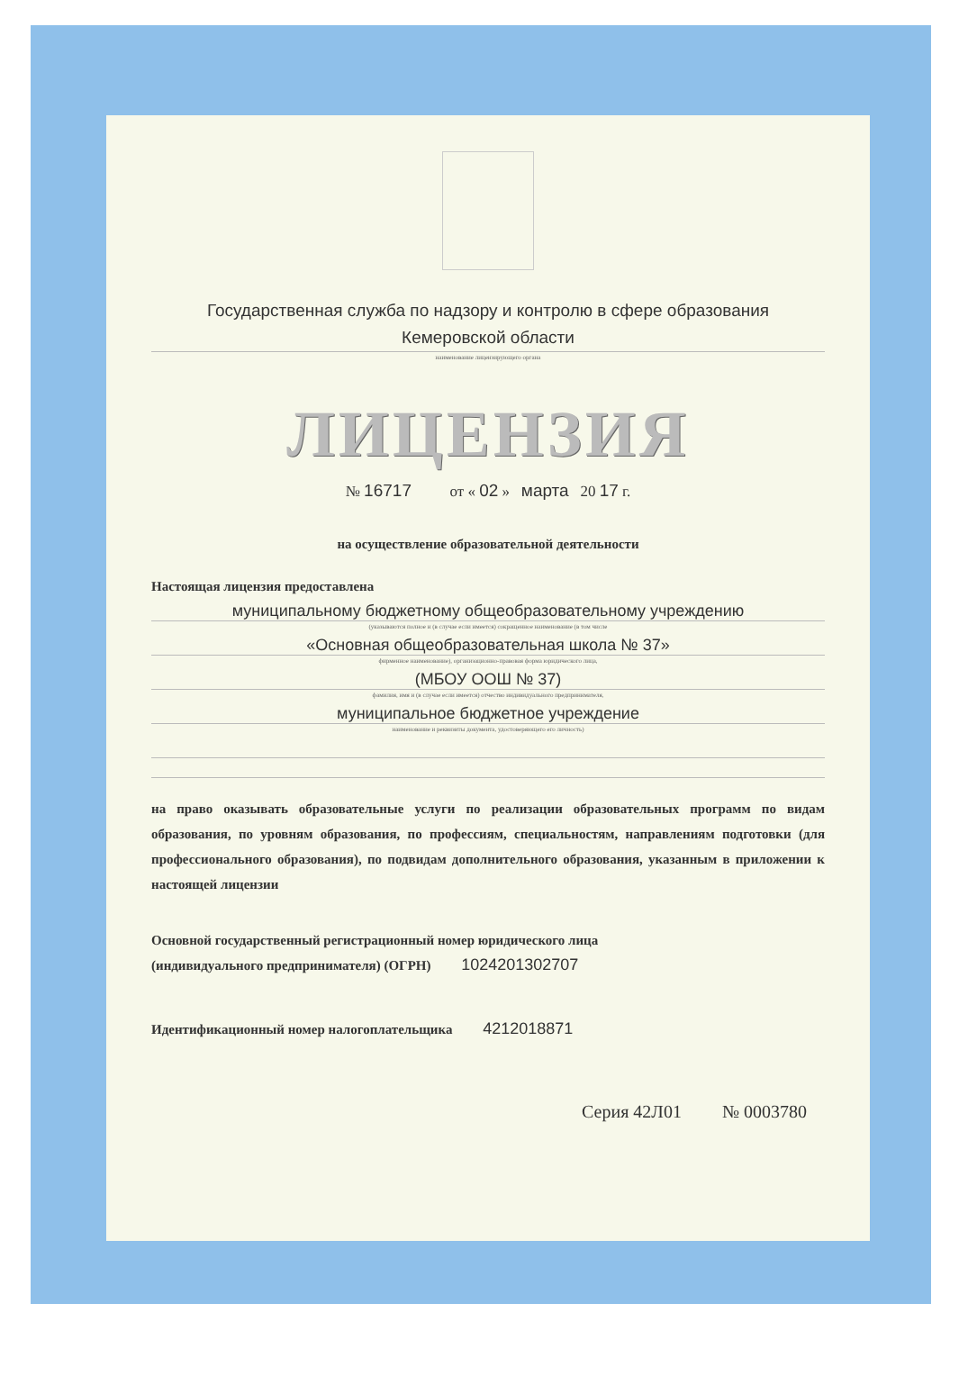Государственная служба по надзору и контролю в сфере образования
Кемеровской области
наименование лицензирующего органа
ЛИЦЕНЗИЯ
№ 16717 от « 02 » марта 20 17 г.
на осуществление образовательной деятельности
Настоящая лицензия предоставлена
муниципальному бюджетному общеобразовательному учреждению
(указываются полное и (в случае если имеется) сокращенное наименование (в том числе
«Основная общеобразовательная школа № 37»
фирменное наименование), организационно-правовая форма юридического лица,
(МБОУ ООШ № 37)
фамилия, имя и (в случае если имеется) отчество индивидуального предпринимателя,
муниципальное бюджетное учреждение
наименование и реквизиты документа, удостоверяющего его личность)
на право оказывать образовательные услуги по реализации образовательных программ по видам образования, по уровням образования, по профессиям, специальностям, направлениям подготовки (для профессионального образования), по подвидам дополнительного образования, указанным в приложении к настоящей лицензии
Основной государственный регистрационный номер юридического лица
(индивидуального предпринимателя) (ОГРН) 1024201302707
Идентификационный номер налогоплательщика 4212018871
Серия 42Л01 № 0003780